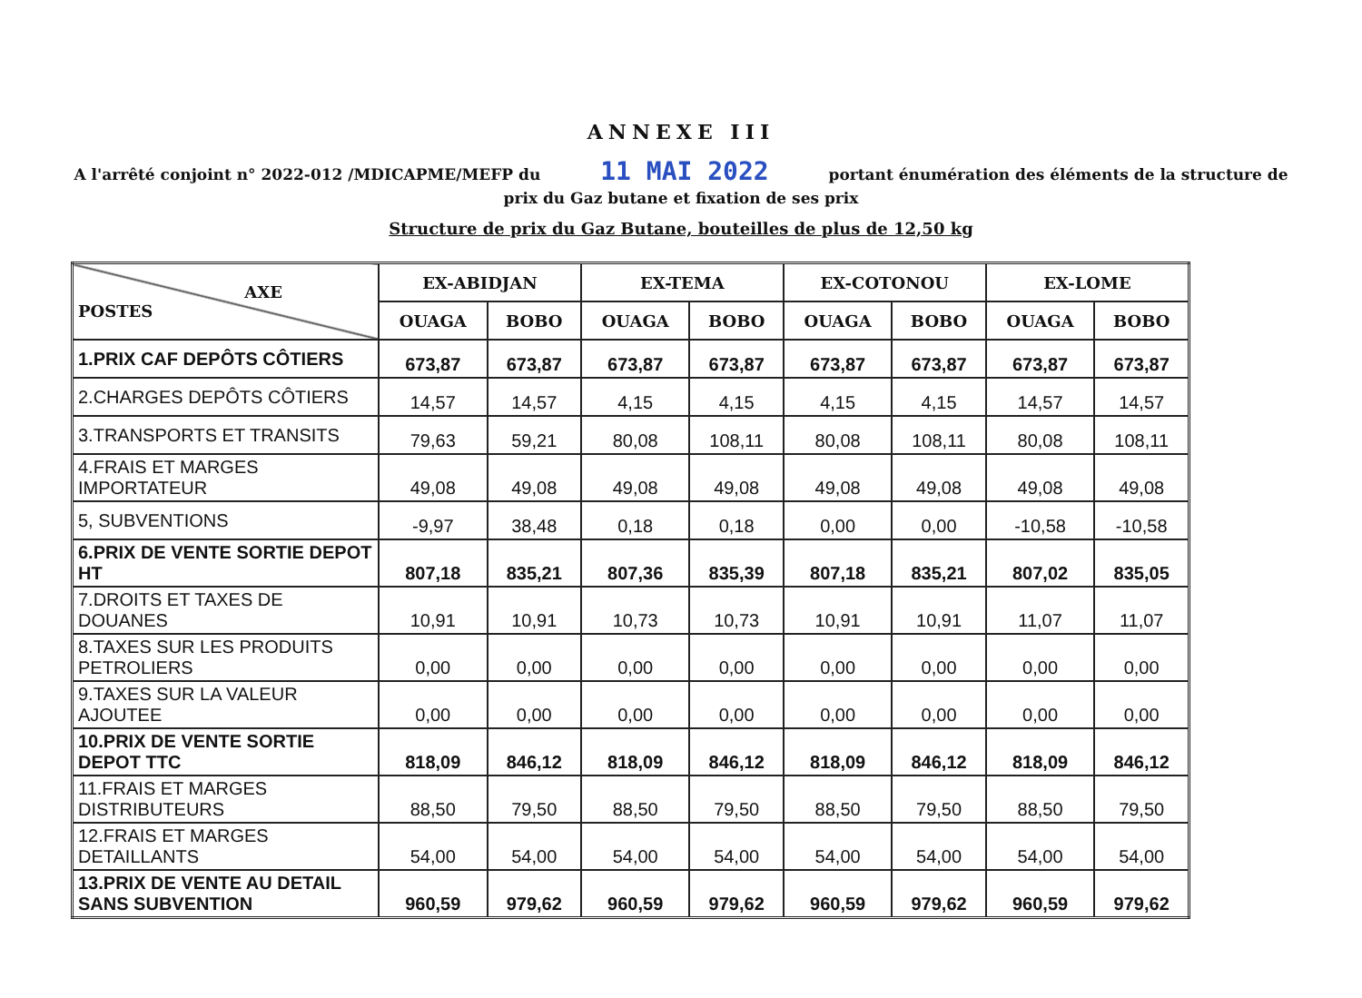ANNEXE III
A l'arrêté conjoint n° 2022-012 /MDICAPME/MEFP du 11 MAI 2022 portant énumération des éléments de la structure de prix du Gaz butane et fixation de ses prix
Structure de prix du Gaz Butane, bouteilles de plus de 12,50 kg
| AXE POSTES | EX-ABIDJAN | | EX-TEMA | | EX-COTONOU | | EX-LOME | |
| --- | --- | --- | --- | --- | --- | --- | --- | --- |
| | OUAGA | BOBO | OUAGA | BOBO | OUAGA | BOBO | OUAGA | BOBO |
| 1.PRIX CAF DEPÔTS CÔTIERS | 673,87 | 673,87 | 673,87 | 673,87 | 673,87 | 673,87 | 673,87 | 673,87 |
| 2.CHARGES DEPÔTS CÔTIERS | 14,57 | 14,57 | 4,15 | 4,15 | 4,15 | 4,15 | 14,57 | 14,57 |
| 3.TRANSPORTS ET TRANSITS | 79,63 | 59,21 | 80,08 | 108,11 | 80,08 | 108,11 | 80,08 | 108,11 |
| 4.FRAIS ET MARGES IMPORTATEUR | 49,08 | 49,08 | 49,08 | 49,08 | 49,08 | 49,08 | 49,08 | 49,08 |
| 5, SUBVENTIONS | -9,97 | 38,48 | 0,18 | 0,18 | 0,00 | 0,00 | -10,58 | -10,58 |
| 6.PRIX DE VENTE SORTIE DEPOT HT | 807,18 | 835,21 | 807,36 | 835,39 | 807,18 | 835,21 | 807,02 | 835,05 |
| 7.DROITS ET TAXES DE DOUANES | 10,91 | 10,91 | 10,73 | 10,73 | 10,91 | 10,91 | 11,07 | 11,07 |
| 8.TAXES SUR LES PRODUITS PETROLIERS | 0,00 | 0,00 | 0,00 | 0,00 | 0,00 | 0,00 | 0,00 | 0,00 |
| 9.TAXES SUR LA VALEUR AJOUTEE | 0,00 | 0,00 | 0,00 | 0,00 | 0,00 | 0,00 | 0,00 | 0,00 |
| 10.PRIX DE VENTE SORTIE DEPOT TTC | 818,09 | 846,12 | 818,09 | 846,12 | 818,09 | 846,12 | 818,09 | 846,12 |
| 11.FRAIS ET MARGES DISTRIBUTEURS | 88,50 | 79,50 | 88,50 | 79,50 | 88,50 | 79,50 | 88,50 | 79,50 |
| 12.FRAIS ET MARGES DETAILLANTS | 54,00 | 54,00 | 54,00 | 54,00 | 54,00 | 54,00 | 54,00 | 54,00 |
| 13.PRIX DE VENTE AU DETAIL SANS SUBVENTION | 960,59 | 979,62 | 960,59 | 979,62 | 960,59 | 979,62 | 960,59 | 979,62 |